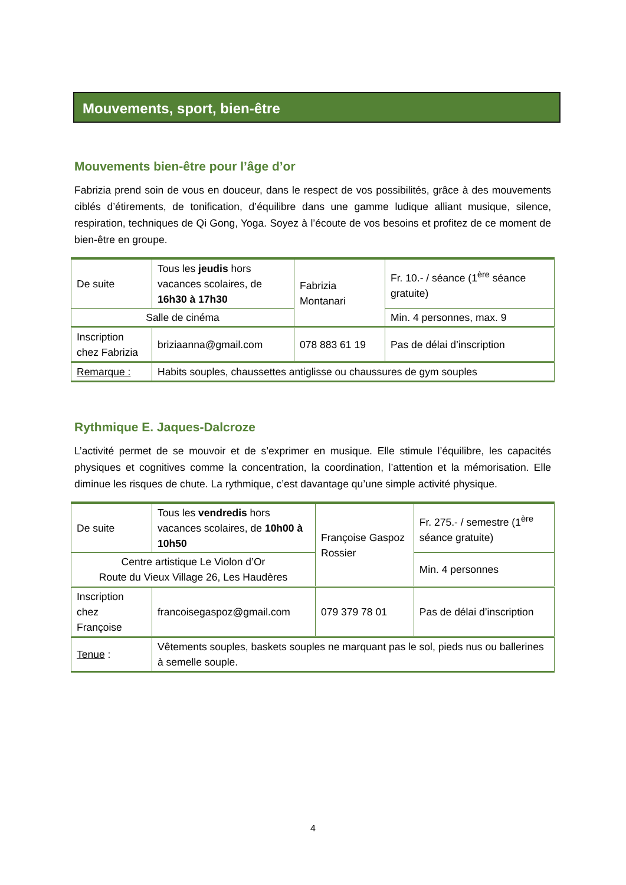Mouvements, sport, bien-être
Mouvements bien-être pour l’âge d’or
Fabrizia prend soin de vous en douceur, dans le respect de vos possibilités, grâce à des mouvements ciblés d’étirements, de tonification, d’équilibre dans une gamme ludique alliant musique, silence, respiration, techniques de Qi Gong, Yoga. Soyez à l’écoute de vos besoins et profitez de ce moment de bien-être en groupe.
| De suite | Tous les jeudis hors vacances scolaires, de 16h30 à 17h30 | Fabrizia Montanari | Fr. 10.- / séance (1<sup>ère</sup> séance gratuite) |
| Salle de cinéma | | | Min. 4 personnes, max. 9 |
| Inscription chez Fabrizia | briziaanna@gmail.com | 078 883 61 19 | Pas de délai d’inscription |
| Remarque : | Habits souples, chaussettes antiglisse ou chaussures de gym souples | | |
Rythmique E. Jaques-Dalcroze
L’activité permet de se mouvoir et de s’exprimer en musique. Elle stimule l’équilibre, les capacités physiques et cognitives comme la concentration, la coordination, l’attention et la mémorisation. Elle diminue les risques de chute. La rythmique, c’est davantage qu’une simple activité physique.
| De suite | Tous les vendredis hors vacances scolaires, de 10h00 à 10h50 | Françoise Gaspoz Rossier | Fr. 275.- / semestre (1<sup>ère</sup> séance gratuite) |
| Centre artistique Le Violon d’Or Route du Vieux Village 26, Les Haudères | | | Min. 4 personnes |
| Inscription chez Françoise | francoisegaspoz@gmail.com | 079 379 78 01 | Pas de délai d’inscription |
| Tenue : | Vêtements souples, baskets souples ne marquant pas le sol, pieds nus ou ballerines à semelle souple. | | |
4